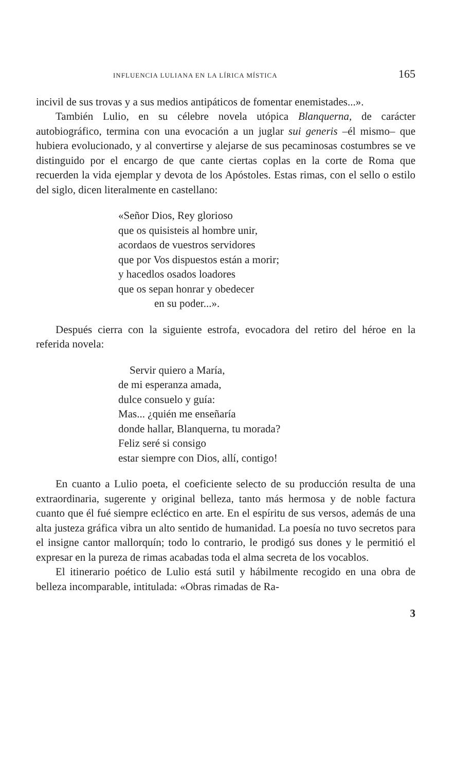INFLUENCIA LULIANA EN LA LÍRICA MÍSTICA 165
incivil de sus trovas y a sus medios antipáticos de fomentar enemistades...».
También Lulio, en su célebre novela utópica Blanquerna, de carácter autobiográfico, termina con una evocación a un juglar sui generis –él mismo– que hubiera evolucionado, y al convertirse y alejarse de sus pecaminosas costumbres se ve distinguido por el encargo de que cante ciertas coplas en la corte de Roma que recuerden la vida ejemplar y devota de los Apóstoles. Estas rimas, con el sello o estilo del siglo, dicen literalmente en castellano:
«Señor Dios, Rey glorioso
que os quisisteis al hombre unir,
acordaos de vuestros servidores
que por Vos dispuestos están a morir;
y hacedlos osados loadores
que os sepan honrar y obedecer
en su poder...».
Después cierra con la siguiente estrofa, evocadora del retiro del héroe en la referida novela:
Servir quiero a María,
de mi esperanza amada,
dulce consuelo y guía:
Mas... ¿quién me enseñaría
donde hallar, Blanquerna, tu morada?
Feliz seré si consigo
estar siempre con Dios, allí, contigo!
En cuanto a Lulio poeta, el coeficiente selecto de su producción resulta de una extraordinaria, sugerente y original belleza, tanto más hermosa y de noble factura cuanto que él fué siempre ecléctico en arte. En el espíritu de sus versos, además de una alta justeza gráfica vibra un alto sentido de humanidad. La poesía no tuvo secretos para el insigne cantor mallorquín; todo lo contrario, le prodigó sus dones y le permitió el expresar en la pureza de rimas acabadas toda el alma secreta de los vocablos.
El itinerario poético de Lulio está sutil y hábilmente recogido en una obra de belleza incomparable, intitulada: «Obras rimadas de Ra-
3